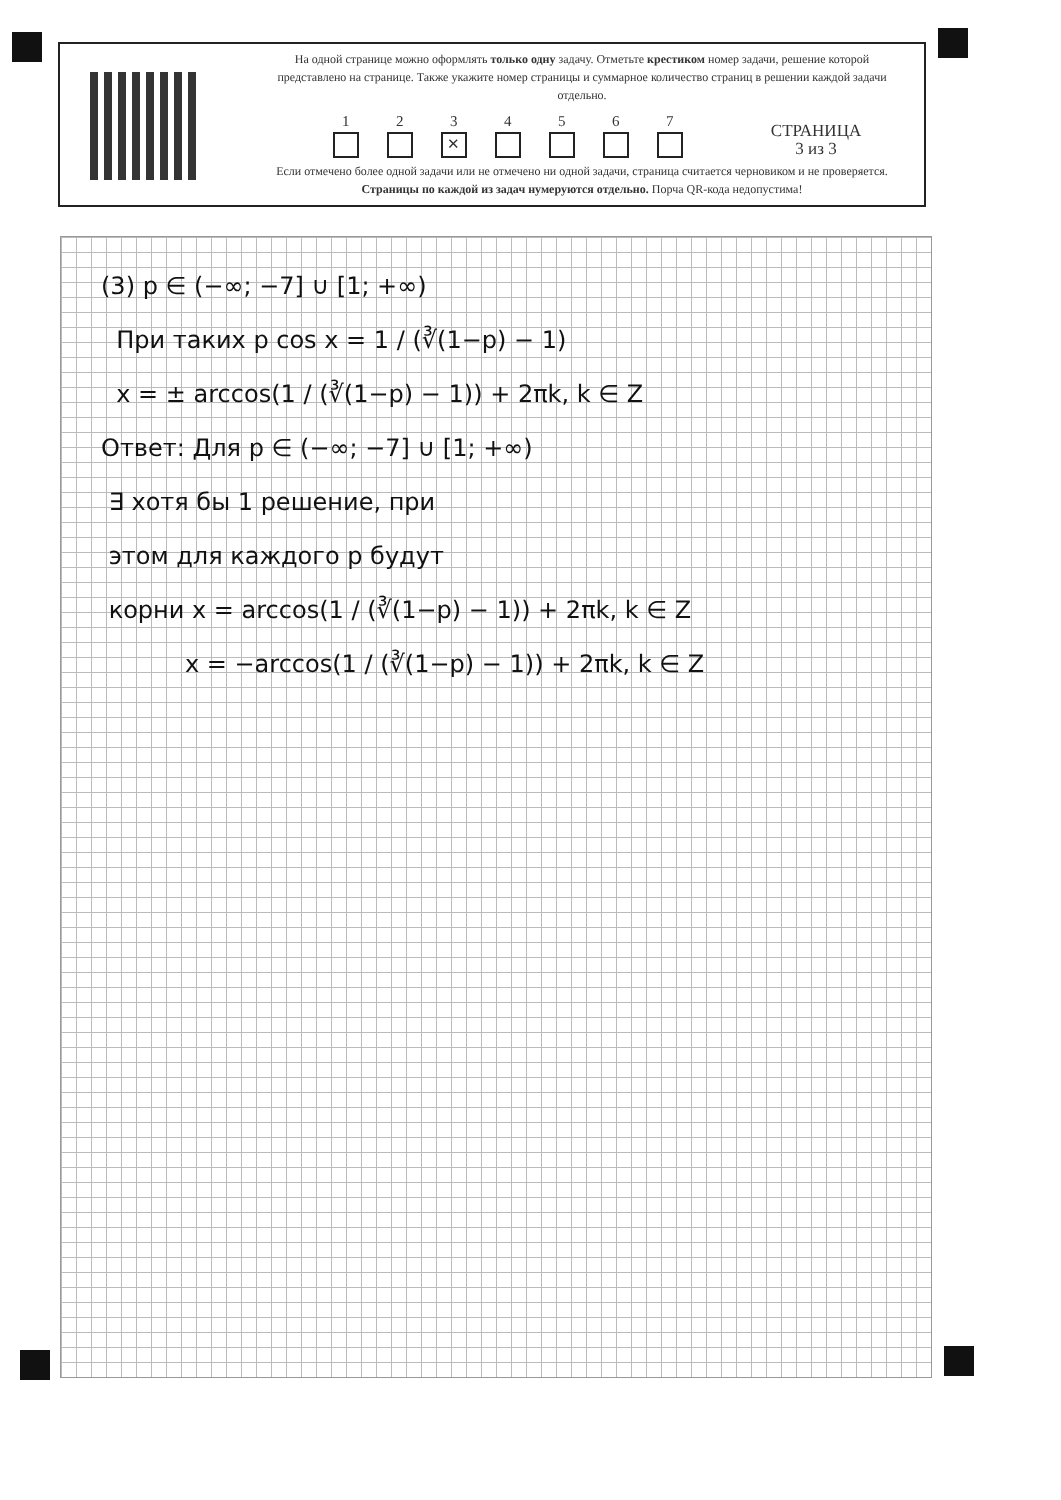На одной странице можно оформлять только одну задачу. Отметьте крестиком номер задачи, решение которой представлено на странице. Также укажите номер страницы и суммарное количество страниц в решении каждой задачи отдельно.
1
2
3
✕
4
5
6
7
СТРАНИЦА
3 из 3
Если отмечено более одной задачи или не отмечено ни одной задачи, страница считается черновиком и не проверяется. Страницы по каждой из задач нумеруются отдельно. Порча QR-кода недопустима!
(3) p ∈ (−∞; −7] ∪ [1; +∞)
При таких p cos x = 1 / (∛(1−p) − 1)
x = ± arccos(1 / (∛(1−p) − 1)) + 2πk, k ∈ Z
Ответ: Для p ∈ (−∞; −7] ∪ [1; +∞)
∃ хотя бы 1 решение, при
этом для каждого p будут
корни x = arccos(1 / (∛(1−p) − 1)) + 2πk, k ∈ Z
x = −arccos(1 / (∛(1−p) − 1)) + 2πk, k ∈ Z